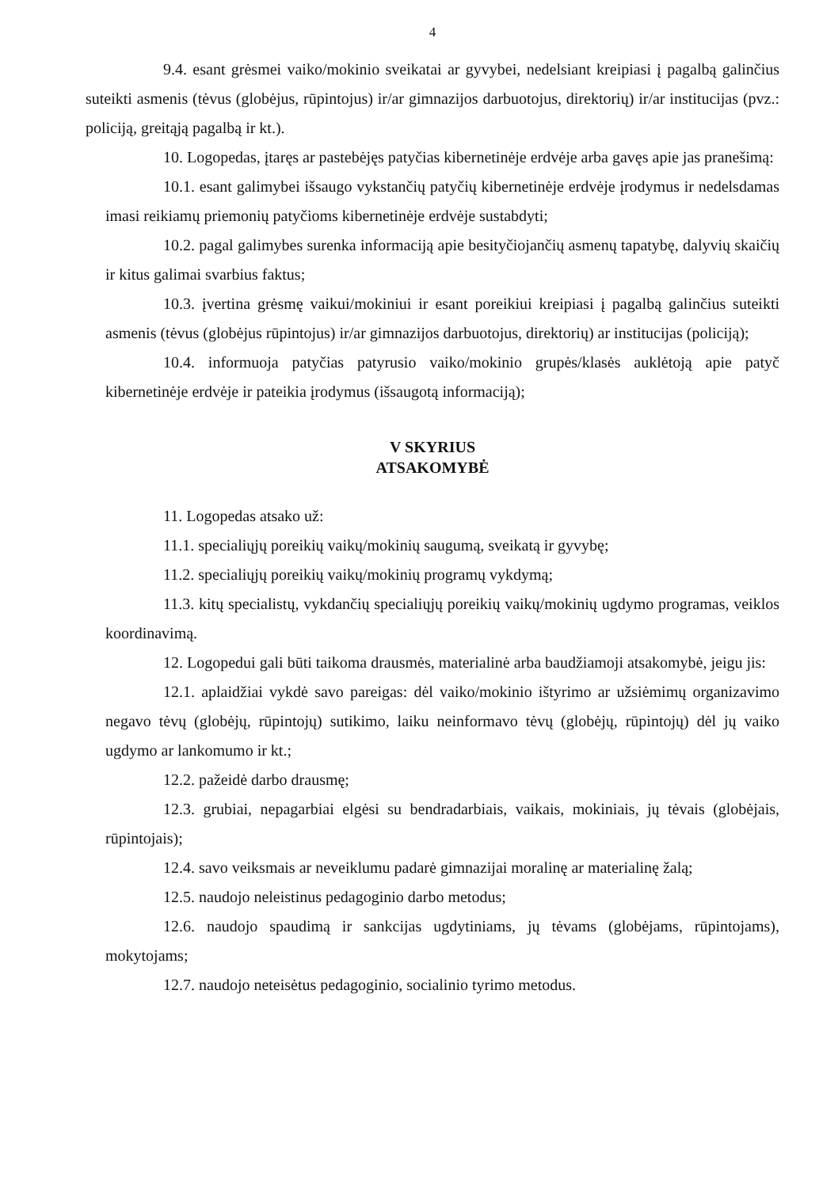4
9.4. esant grėsmei vaiko/mokinio sveikatai ar gyvybei, nedelsiant kreipiasi į pagalbą galinčius suteikti asmenis (tėvus (globėjus, rūpintojus) ir/ar gimnazijos darbuotojus, direktorių) ir/ar institucijas (pvz.: policiją, greitąją pagalbą ir kt.).
10. Logopedas, įtaręs ar pastebėjęs patyčias kibernetinėje erdvėje arba gavęs apie jas pranešimą:
10.1. esant galimybei išsaugo vykstančių patyčių kibernetinėje erdvėje įrodymus ir nedelsdamas imasi reikiamų priemonių patyčioms kibernetinėje erdvėje sustabdyti;
10.2. pagal galimybes surenka informaciją apie besityčiojančių asmenų tapatybę, dalyvių skaičių ir kitus galimai svarbius faktus;
10.3. įvertina grėsmę vaikui/mokiniui ir esant poreikiui kreipiasi į pagalbą galinčius suteikti asmenis (tėvus (globėjus rūpintojus) ir/ar gimnazijos darbuotojus, direktorių) ar institucijas (policiją);
10.4. informuoja patyčias patyrusio vaiko/mokinio grupės/klasės auklėtoją apie patyč kibernetinėje erdvėje ir pateikia įrodymus (išsaugotą informaciją);
V SKYRIUS
ATSAKOMYBĖ
11. Logopedas atsako už:
11.1. specialiųjų poreikių vaikų/mokinių saugumą, sveikatą ir gyvybę;
11.2. specialiųjų poreikių vaikų/mokinių programų vykdymą;
11.3. kitų specialistų, vykdančių specialiųjų poreikių vaikų/mokinių ugdymo programas, veiklos koordinavimą.
12. Logopedui gali būti taikoma drausmės, materialinė arba baudžiamoji atsakomybė, jeigu jis:
12.1. aplaidžiai vykdė savo pareigas: dėl vaiko/mokinio ištyrimo ar užsiėmimų organizavimo negavo tėvų (globėjų, rūpintojų) sutikimo, laiku neinformavo tėvų (globėjų, rūpintojų) dėl jų vaiko ugdymo ar lankomumo ir kt.;
12.2. pažeidė darbo drausmę;
12.3. grubiai, nepagarbiai elgėsi su bendradarbiais, vaikais, mokiniais, jų tėvais (globėjais, rūpintojais);
12.4. savo veiksmais ar neveiklumu padarė gimnazijai moralinę ar materialinę žalą;
12.5. naudojo neleistinus pedagoginio darbo metodus;
12.6. naudojo spaudimą ir sankcijas ugdytiniams, jų tėvams (globėjams, rūpintojams), mokytojams;
12.7. naudojo neteisėtus pedagoginio, socialinio tyrimo metodus.